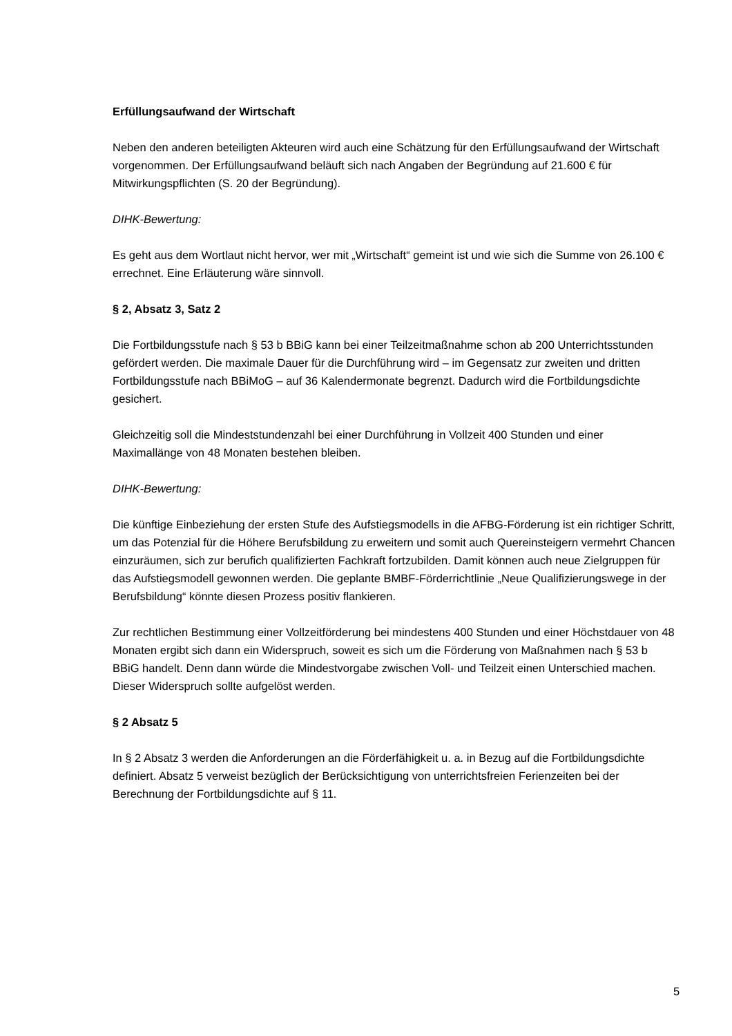Erfüllungsaufwand der Wirtschaft
Neben den anderen beteiligten Akteuren wird auch eine Schätzung für den Erfüllungsaufwand der Wirtschaft vorgenommen. Der Erfüllungsaufwand beläuft sich nach Angaben der Begründung auf 21.600 € für Mitwirkungspflichten (S. 20 der Begründung).
DIHK-Bewertung:
Es geht aus dem Wortlaut nicht hervor, wer mit „Wirtschaft“ gemeint ist und wie sich die Summe von 26.100 € errechnet. Eine Erläuterung wäre sinnvoll.
§ 2, Absatz 3, Satz 2
Die Fortbildungsstufe nach § 53 b BBiG kann bei einer Teilzeitmaßnahme schon ab 200 Unterrichtsstunden gefördert werden. Die maximale Dauer für die Durchführung wird – im Gegensatz zur zweiten und dritten Fortbildungsstufe nach BBiMoG – auf 36 Kalendermonate begrenzt. Dadurch wird die Fortbildungsdichte gesichert.
Gleichzeitig soll die Mindeststundenzahl bei einer Durchführung in Vollzeit 400 Stunden und einer Maximallänge von 48 Monaten bestehen bleiben.
DIHK-Bewertung:
Die künftige Einbeziehung der ersten Stufe des Aufstiegsmodells in die AFBG-Förderung ist ein richtiger Schritt, um das Potenzial für die Höhere Berufsbildung zu erweitern und somit auch Quereinsteigern vermehrt Chancen einzuräumen, sich zur berufich qualifizierten Fachkraft fortzubilden. Damit können auch neue Zielgruppen für das Aufstiegsmodell gewonnen werden. Die geplante BMBF-Förderrichtlinie „Neue Qualifizierungswege in der Berufsbildung“ könnte diesen Prozess positiv flankieren.
Zur rechtlichen Bestimmung einer Vollzeitförderung bei mindestens 400 Stunden und einer Höchstdauer von 48 Monaten ergibt sich dann ein Widerspruch, soweit es sich um die Förderung von Maßnahmen nach § 53 b BBiG handelt. Denn dann würde die Mindestvorgabe zwischen Voll- und Teilzeit einen Unterschied machen. Dieser Widerspruch sollte aufgelöst werden.
§ 2 Absatz 5
In § 2 Absatz 3 werden die Anforderungen an die Förderfähigkeit u. a. in Bezug auf die Fortbildungsdichte definiert. Absatz 5 verweist bezüglich der Berücksichtigung von unterrichtsfreien Ferienzeiten bei der Berechnung der Fortbildungsdichte auf § 11.
5